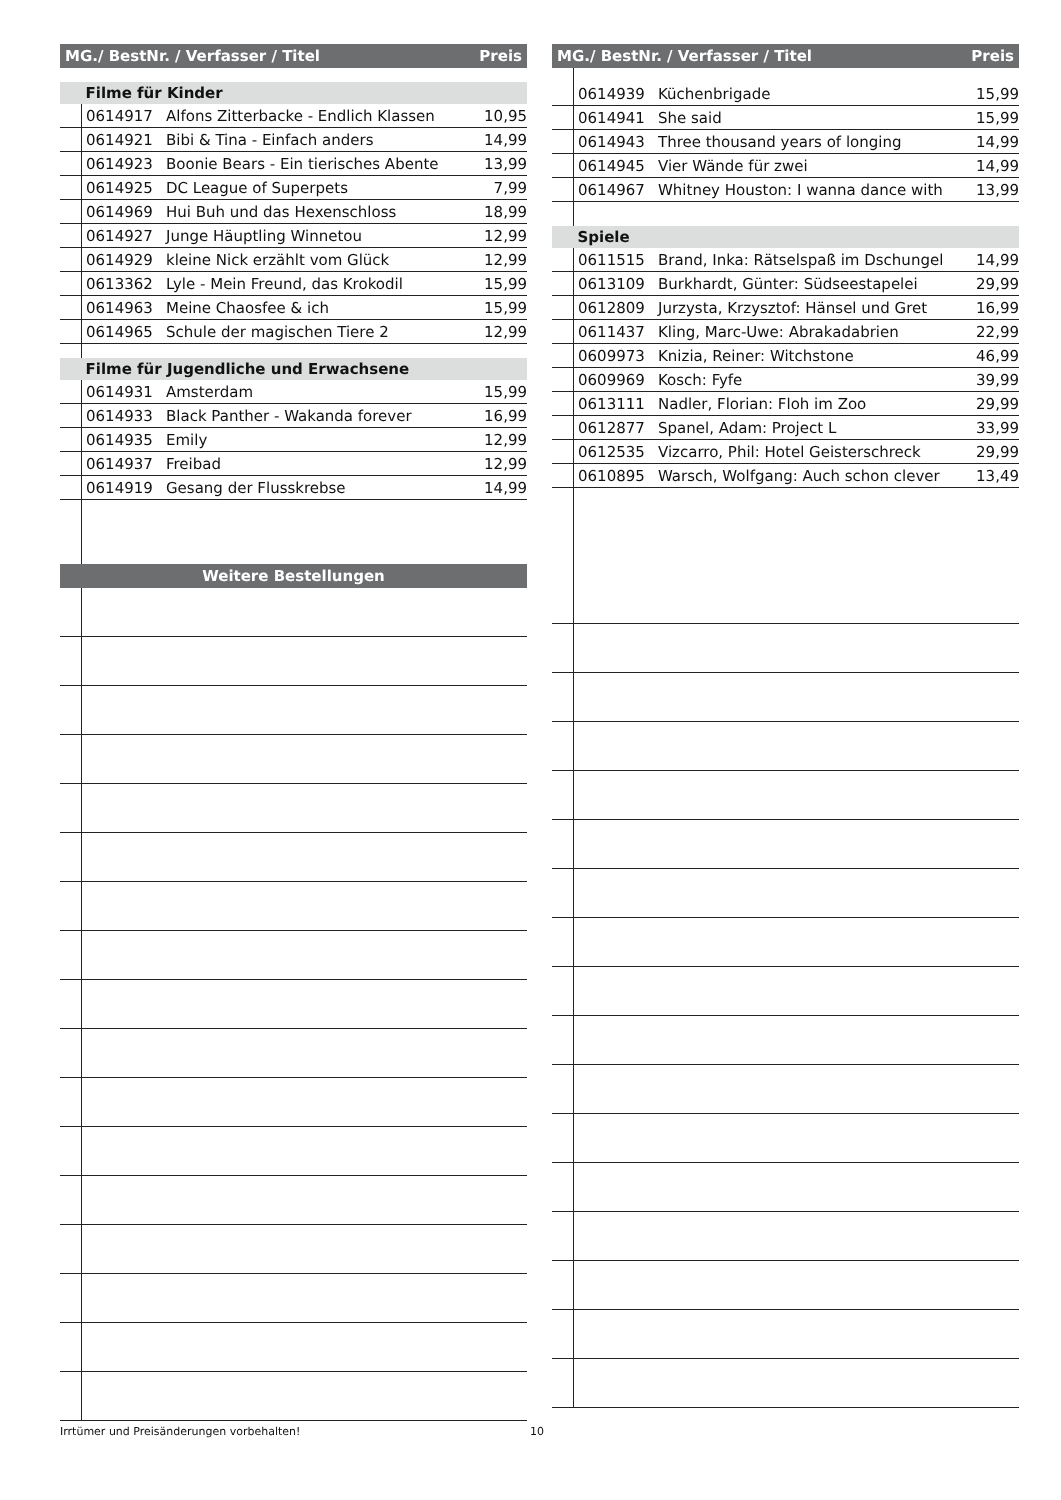| MG./ BestNr. / Verfasser / Titel | | | Preis |
| --- | --- | --- | --- |
| | Filme für Kinder | | |
| | 0614917 | Alfons Zitterbacke - Endlich Klassen | 10,95 |
| | 0614921 | Bibi & Tina - Einfach anders | 14,99 |
| | 0614923 | Boonie Bears - Ein tierisches Abente | 13,99 |
| | 0614925 | DC League of Superpets | 7,99 |
| | 0614969 | Hui Buh und das Hexenschloss | 18,99 |
| | 0614927 | Junge Häuptling Winnetou | 12,99 |
| | 0614929 | kleine Nick erzählt vom Glück | 12,99 |
| | 0613362 | Lyle - Mein Freund, das Krokodil | 15,99 |
| | 0614963 | Meine Chaosfee & ich | 15,99 |
| | 0614965 | Schule der magischen Tiere 2 | 12,99 |
| | Filme für Jugendliche und Erwachsene | | |
| | 0614931 | Amsterdam | 15,99 |
| | 0614933 | Black Panther - Wakanda forever | 16,99 |
| | 0614935 | Emily | 12,99 |
| | 0614937 | Freibad | 12,99 |
| | 0614919 | Gesang der Flusskrebse | 14,99 |
| Weitere Bestellungen | | | |
| MG./ BestNr. / Verfasser / Titel | | | Preis |
| --- | --- | --- | --- |
| | 0614939 | Küchenbrigade | 15,99 |
| | 0614941 | She said | 15,99 |
| | 0614943 | Three thousand years of longing | 14,99 |
| | 0614945 | Vier Wände für zwei | 14,99 |
| | 0614967 | Whitney Houston: I wanna dance with | 13,99 |
| | Spiele | | |
| | 0611515 | Brand, Inka: Rätselspaß im Dschungel | 14,99 |
| | 0613109 | Burkhardt, Günter: Südseestapelei | 29,99 |
| | 0612809 | Jurzysta, Krzysztof: Hänsel und Gret | 16,99 |
| | 0611437 | Kling, Marc-Uwe: Abrakadabrien | 22,99 |
| | 0609973 | Knizia, Reiner: Witchstone | 46,99 |
| | 0609969 | Kosch: Fyfe | 39,99 |
| | 0613111 | Nadler, Florian: Floh im Zoo | 29,99 |
| | 0612877 | Spanel, Adam: Project L | 33,99 |
| | 0612535 | Vizcarro, Phil: Hotel Geisterschreck | 29,99 |
| | 0610895 | Warsch, Wolfgang: Auch schon clever | 13,49 |
Irrtümer und Preisänderungen vorbehalten! 10